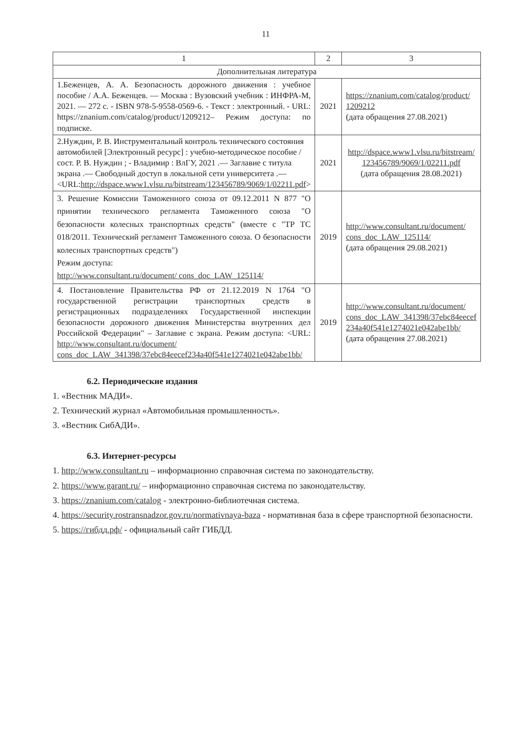11
| 1 | 2 | 3 |
| --- | --- | --- |
| Дополнительная литература | | |
| 1.Беженцев, А. А. Безопасность дорожного движения : учебное пособие / А.А. Беженцев. — Москва : Вузовский учебник : ИНФРА-М, 2021. — 272 с. - ISBN 978-5-9558-0569-6. - Текст : электронный. - URL: https://znanium.com/catalog/product/1209212– Режим доступа: по подписке. | 2021 | https://znanium.com/catalog/product/ 1209212 (дата обращения 27.08.2021) |
| 2.Нуждин, Р. В. Инструментальный контроль технического состояния автомобилей [Электронный ресурс] : учебно-методическое пособие / сост. Р. В. Нуждин ; - Владимир : ВлГУ, 2021 .— Заглавие с титула экрана .— Свободный доступ в локальной сети университета .— <URL: http://dspace.www1.vlsu.ru/bitstream/123456789/9069/1/02211.pdf > | 2021 | http://dspace.www1.vlsu.ru/bitstream/ 123456789/9069/1/02211.pdf (дата обращения 28.08.2021) |
| 3. Решение Комиссии Таможенного союза от 09.12.2011 N 877 "О принятии технического регламента Таможенного союза "О безопасности колесных транспортных средств" (вместе с "ТР ТС 018/2011. Технический регламент Таможенного союза. О безопасности колесных транспортных средств") Режим доступа: http://www.consultant.ru/document/ cons_doc_LAW_125114/ | 2019 | http://www.consultant.ru/document/ cons_doc_LAW_125114/ (дата обращения 29.08.2021) |
| 4. Постановление Правительства РФ от 21.12.2019 N 1764 "О государственной регистрации транспортных средств в регистрационных подразделениях Государственной инспекции безопасности дорожного движения Министерства внутренних дел Российской Федерации" – Заглавие с экрана. Режим доступа: <URL: http://www.consultant.ru/document/ cons_doc_LAW_341398/37ebc84eecef234a40f541e1274021e042abe1bb/ | 2019 | http://www.consultant.ru/document/ cons_doc_LAW_341398/37ebc84eecef 234a40f541e1274021e042abe1bb/ (дата обращения 27.08.2021) |
6.2. Периодические издания
1. «Вестник МАДИ».
2. Технический журнал «Автомобильная промышленность».
3. «Вестник СибАДИ».
6.3. Интернет-ресурсы
1. http://www.consultant.ru – информационно справочная система по законодательству.
2. https://www.garant.ru/ – информационно справочная система по законодательству.
3. https://znanium.com/catalog - электронно-библиотечная система.
4. https://security.rostransnadzor.gov.ru/normativnaya-baza - нормативная база в сфере транспортной безопасности.
5. https://гибдд.рф/ - официальный сайт ГИБДД.